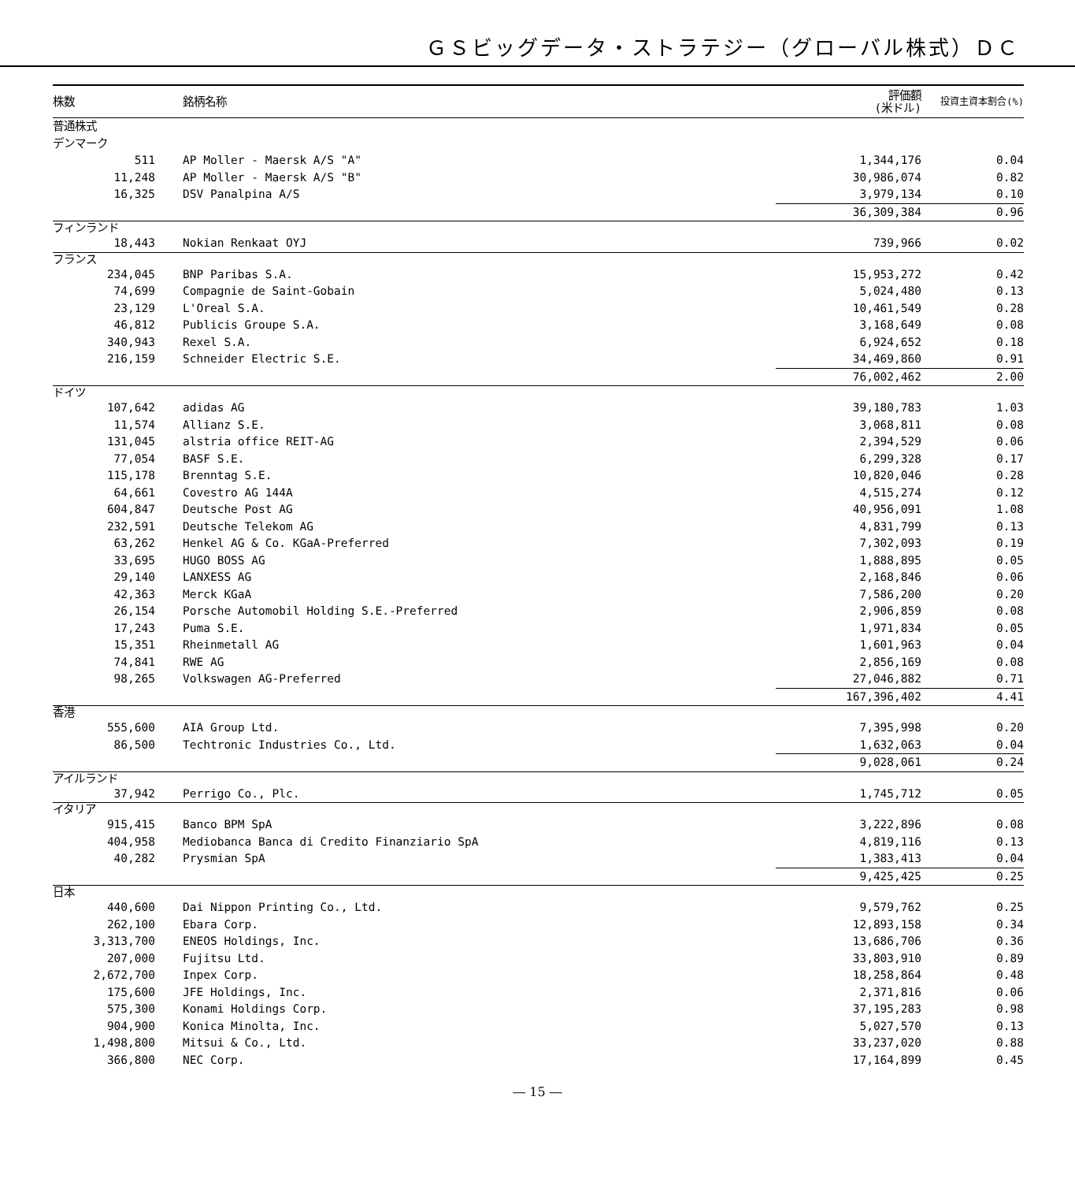ＧＳビッグデータ・ストラテジー（グローバル株式）ＤＣ
| 株数 | 銘柄名称 | 評価額 (米ドル) | 投資主資本割合(%) |
| --- | --- | --- | --- |
| 普通株式 | | | |
| デンマーク | | | |
| 511 | AP Moller - Maersk A/S "A" | 1,344,176 | 0.04 |
| 11,248 | AP Moller - Maersk A/S "B" | 30,986,074 | 0.82 |
| 16,325 | DSV Panalpina A/S | 3,979,134 | 0.10 |
| | | 36,309,384 | 0.96 |
| フィンランド | | | |
| 18,443 | Nokian Renkaat OYJ | 739,966 | 0.02 |
| フランス | | | |
| 234,045 | BNP Paribas S.A. | 15,953,272 | 0.42 |
| 74,699 | Compagnie de Saint-Gobain | 5,024,480 | 0.13 |
| 23,129 | L'Oreal S.A. | 10,461,549 | 0.28 |
| 46,812 | Publicis Groupe S.A. | 3,168,649 | 0.08 |
| 340,943 | Rexel S.A. | 6,924,652 | 0.18 |
| 216,159 | Schneider Electric S.E. | 34,469,860 | 0.91 |
| | | 76,002,462 | 2.00 |
| ドイツ | | | |
| 107,642 | adidas AG | 39,180,783 | 1.03 |
| 11,574 | Allianz S.E. | 3,068,811 | 0.08 |
| 131,045 | alstria office REIT-AG | 2,394,529 | 0.06 |
| 77,054 | BASF S.E. | 6,299,328 | 0.17 |
| 115,178 | Brenntag S.E. | 10,820,046 | 0.28 |
| 64,661 | Covestro AG 144A | 4,515,274 | 0.12 |
| 604,847 | Deutsche Post AG | 40,956,091 | 1.08 |
| 232,591 | Deutsche Telekom AG | 4,831,799 | 0.13 |
| 63,262 | Henkel AG & Co. KGaA-Preferred | 7,302,093 | 0.19 |
| 33,695 | HUGO BOSS AG | 1,888,895 | 0.05 |
| 29,140 | LANXESS AG | 2,168,846 | 0.06 |
| 42,363 | Merck KGaA | 7,586,200 | 0.20 |
| 26,154 | Porsche Automobil Holding S.E.-Preferred | 2,906,859 | 0.08 |
| 17,243 | Puma S.E. | 1,971,834 | 0.05 |
| 15,351 | Rheinmetall AG | 1,601,963 | 0.04 |
| 74,841 | RWE AG | 2,856,169 | 0.08 |
| 98,265 | Volkswagen AG-Preferred | 27,046,882 | 0.71 |
| | | 167,396,402 | 4.41 |
| 香港 | | | |
| 555,600 | AIA Group Ltd. | 7,395,998 | 0.20 |
| 86,500 | Techtronic Industries Co., Ltd. | 1,632,063 | 0.04 |
| | | 9,028,061 | 0.24 |
| アイルランド | | | |
| 37,942 | Perrigo Co., Plc. | 1,745,712 | 0.05 |
| イタリア | | | |
| 915,415 | Banco BPM SpA | 3,222,896 | 0.08 |
| 404,958 | Mediobanca Banca di Credito Finanziario SpA | 4,819,116 | 0.13 |
| 40,282 | Prysmian SpA | 1,383,413 | 0.04 |
| | | 9,425,425 | 0.25 |
| 日本 | | | |
| 440,600 | Dai Nippon Printing Co., Ltd. | 9,579,762 | 0.25 |
| 262,100 | Ebara Corp. | 12,893,158 | 0.34 |
| 3,313,700 | ENEOS Holdings, Inc. | 13,686,706 | 0.36 |
| 207,000 | Fujitsu Ltd. | 33,803,910 | 0.89 |
| 2,672,700 | Inpex Corp. | 18,258,864 | 0.48 |
| 175,600 | JFE Holdings, Inc. | 2,371,816 | 0.06 |
| 575,300 | Konami Holdings Corp. | 37,195,283 | 0.98 |
| 904,900 | Konica Minolta, Inc. | 5,027,570 | 0.13 |
| 1,498,800 | Mitsui & Co., Ltd. | 33,237,020 | 0.88 |
| 366,800 | NEC Corp. | 17,164,899 | 0.45 |
― 15 ―